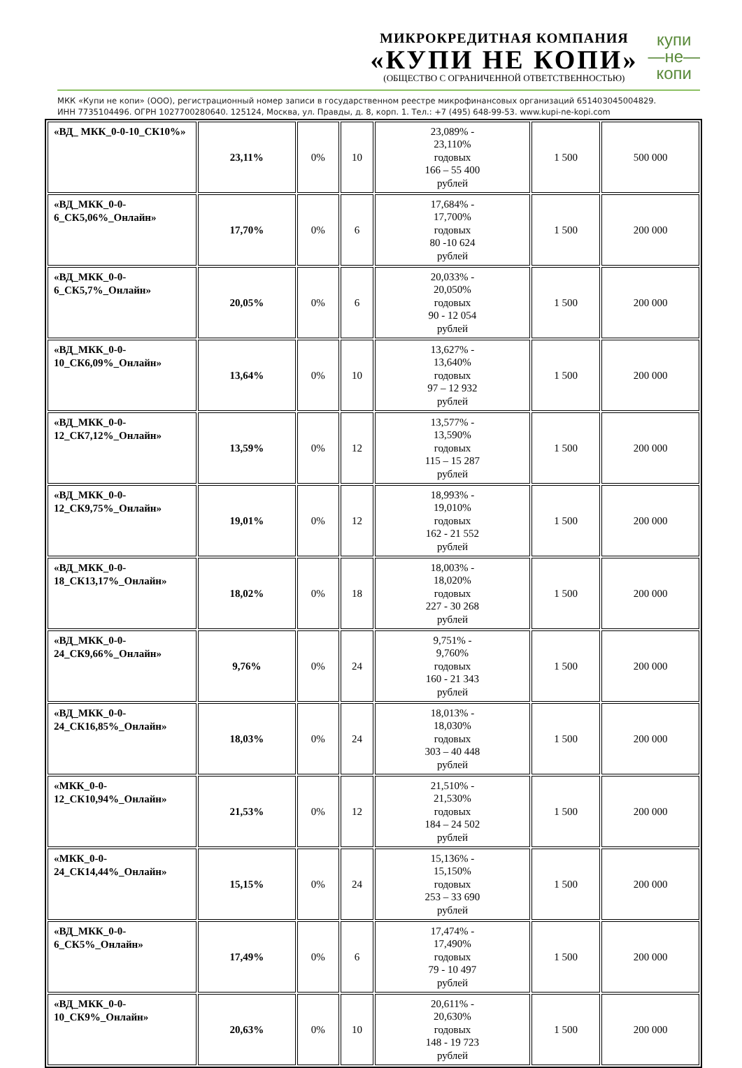МИКРОКРЕДИТНАЯ КОМПАНИЯ
«КУПИ НЕ КОПИ»
(ОБЩЕСТВО С ОГРАНИЧЕННОЙ ОТВЕТСТВЕННОСТЬЮ)
купи
—не—
копи
МКК «Купи не копи» (ООО), регистрационный номер записи в государственном реестре микрофинансовых организаций 651403045004829.
ИНН 7735104496. ОГРН 1027700280640. 125124, Москва, ул. Правды, д. 8, корп. 1. Тел.: +7 (495) 648-99-53. www.kupi-ne-kopi.com
| «ВД_ МКК_0-0-10_СК10%» | 23,11% | 0% | 10 | 23,089% - 23,110% годовых 166 – 55 400 рублей | 1 500 | 500 000 |
| «ВД_МКК_0-0-6_СК5,06%_Онлайн» | 17,70% | 0% | 6 | 17,684% - 17,700% годовых 80 -10 624 рублей | 1 500 | 200 000 |
| «ВД_МКК_0-0-6_СК5,7%_Онлайн» | 20,05% | 0% | 6 | 20,033% - 20,050% годовых 90 - 12 054 рублей | 1 500 | 200 000 |
| «ВД_МКК_0-0-10_СК6,09%_Онлайн» | 13,64% | 0% | 10 | 13,627% - 13,640% годовых 97 – 12 932 рублей | 1 500 | 200 000 |
| «ВД_МКК_0-0-12_СК7,12%_Онлайн» | 13,59% | 0% | 12 | 13,577% - 13,590% годовых 115 – 15 287 рублей | 1 500 | 200 000 |
| «ВД_МКК_0-0-12_СК9,75%_Онлайн» | 19,01% | 0% | 12 | 18,993% - 19,010% годовых 162 - 21 552 рублей | 1 500 | 200 000 |
| «ВД_МКК_0-0-18_СК13,17%_Онлайн» | 18,02% | 0% | 18 | 18,003% - 18,020% годовых 227 - 30 268 рублей | 1 500 | 200 000 |
| «ВД_МКК_0-0-24_СК9,66%_Онлайн» | 9,76% | 0% | 24 | 9,751% - 9,760% годовых 160 - 21 343 рублей | 1 500 | 200 000 |
| «ВД_МКК_0-0-24_СК16,85%_Онлайн» | 18,03% | 0% | 24 | 18,013% - 18,030% годовых 303 – 40 448 рублей | 1 500 | 200 000 |
| «МКК_0-0-12_СК10,94%_Онлайн» | 21,53% | 0% | 12 | 21,510% - 21,530% годовых 184 – 24 502 рублей | 1 500 | 200 000 |
| «МКК_0-0-24_СК14,44%_Онлайн» | 15,15% | 0% | 24 | 15,136% - 15,150% годовых 253 – 33 690 рублей | 1 500 | 200 000 |
| «ВД_МКК_0-0-6_СК5%_Онлайн» | 17,49% | 0% | 6 | 17,474% - 17,490% годовых 79 - 10 497 рублей | 1 500 | 200 000 |
| «ВД_МКК_0-0-10_СК9%_Онлайн» | 20,63% | 0% | 10 | 20,611% - 20,630% годовых 148 - 19 723 рублей | 1 500 | 200 000 |